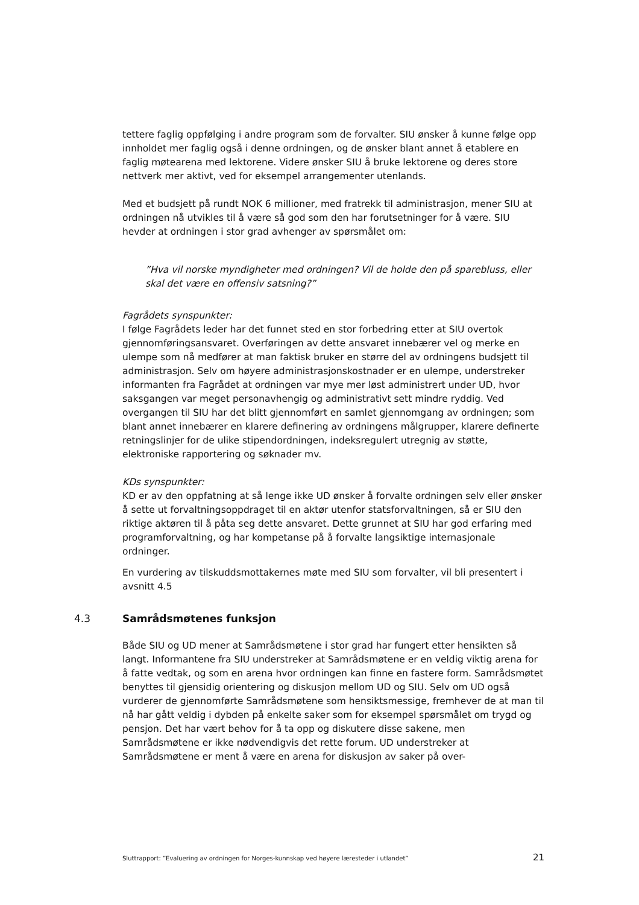tettere faglig oppfølging i andre program som de forvalter. SIU ønsker å kunne følge opp innholdet mer faglig også i denne ordningen, og de ønsker blant annet å etablere en faglig møtearena med lektorene. Videre ønsker SIU å bruke lektorene og deres store nettverk mer aktivt, ved for eksempel arrangementer utenlands.
Med et budsjett på rundt NOK 6 millioner, med fratrekk til administrasjon, mener SIU at ordningen nå utvikles til å være så god som den har forutsetninger for å være. SIU hevder at ordningen i stor grad avhenger av spørsmålet om:
”Hva vil norske myndigheter med ordningen? Vil de holde den på sparebluss, eller skal det være en offensiv satsning?”
Fagrådets synspunkter:
I følge Fagrådets leder har det funnet sted en stor forbedring etter at SIU overtok gjennomføringsansvaret. Overføringen av dette ansvaret innebærer vel og merke en ulempe som nå medfører at man faktisk bruker en større del av ordningens budsjett til administrasjon. Selv om høyere administrasjonskostnader er en ulempe, understreker informanten fra Fagrådet at ordningen var mye mer løst administrert under UD, hvor saksgangen var meget personavhengig og administrativt sett mindre ryddig. Ved overgangen til SIU har det blitt gjennomført en samlet gjennomgang av ordningen; som blant annet innebærer en klarere definering av ordningens målgrupper, klarere definerte retningslinjer for de ulike stipendordningen, indeksregulert utregnig av støtte, elektroniske rapportering og søknader mv.
KDs synspunkter:
KD er av den oppfatning at så lenge ikke UD ønsker å forvalte ordningen selv eller ønsker å sette ut forvaltningsoppdraget til en aktør utenfor statsforvaltningen, så er SIU den riktige aktøren til å påta seg dette ansvaret. Dette grunnet at SIU har god erfaring med programforvaltning, og har kompetanse på å forvalte langsiktige internasjonale ordninger.
En vurdering av tilskuddsmottakernes møte med SIU som forvalter, vil bli presentert i avsnitt 4.5
4.3 Samrådsmøtenes funksjon
Både SIU og UD mener at Samrådsmøtene i stor grad har fungert etter hensikten så langt. Informantene fra SIU understreker at Samrådsmøtene er en veldig viktig arena for å fatte vedtak, og som en arena hvor ordningen kan finne en fastere form. Samrådsmøtet benyttes til gjensidig orientering og diskusjon mellom UD og SIU. Selv om UD også vurderer de gjennomførte Samrådsmøtene som hensiktsmessige, fremhever de at man til nå har gått veldig i dybden på enkelte saker som for eksempel spørsmålet om trygd og pensjon. Det har vært behov for å ta opp og diskutere disse sakene, men Samrådsmøtene er ikke nødvendigvis det rette forum. UD understreker at Samrådsmøtene er ment å være en arena for diskusjon av saker på over-
Sluttrapport: ”Evaluering av ordningen for Norges-kunnskap ved høyere læresteder i utlandet” 21